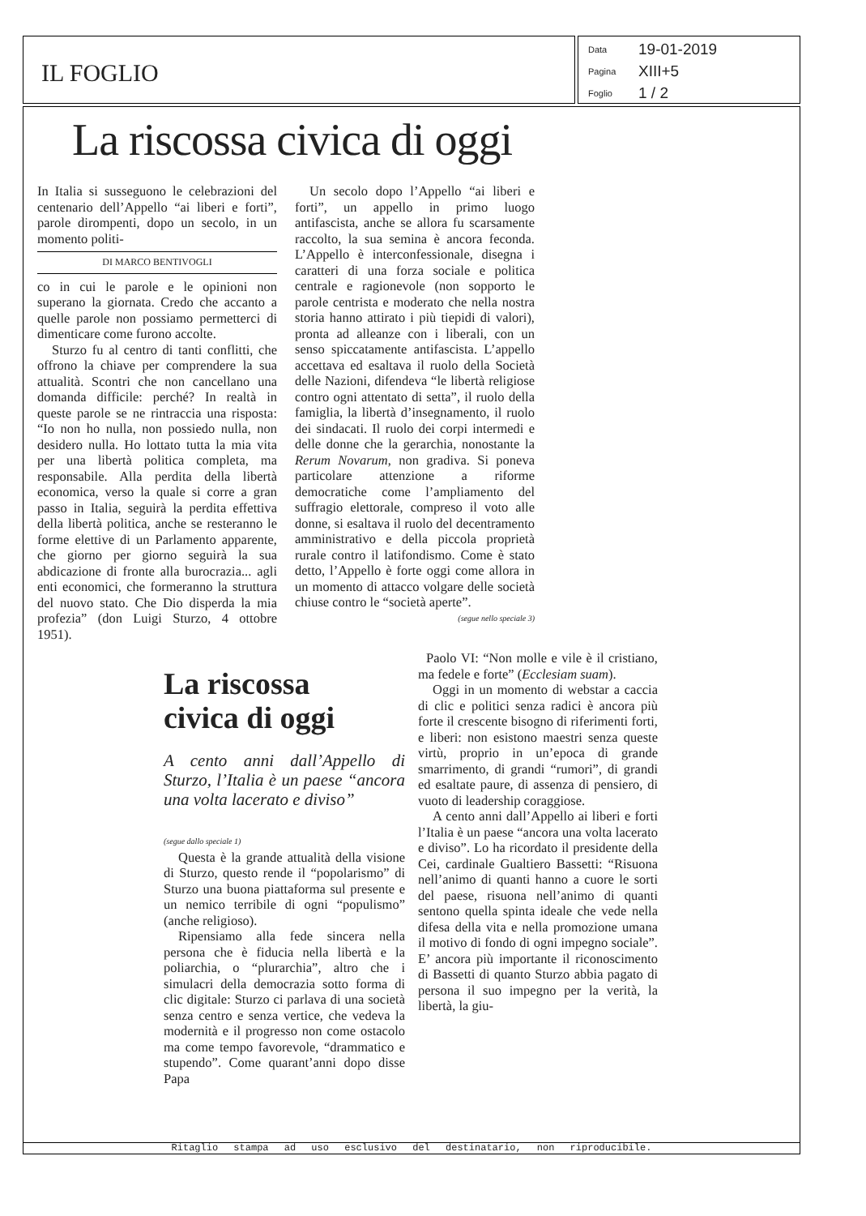IL FOGLIO
Data 19-01-2019
Pagina XIII+5
Foglio 1 / 2
La riscossa civica di oggi
In Italia si susseguono le celebrazioni del centenario dell’Appello “ai liberi e forti”, parole dirompenti, dopo un secolo, in un momento politi-
DI MARCO BENTIVOGLI
co in cui le parole e le opinioni non superano la giornata. Credo che accanto a quelle parole non possiamo permetterci di dimenticare come furono accolte.
Sturzo fu al centro di tanti conflitti, che offrono la chiave per comprendere la sua attualità. Scontri che non cancellano una domanda difficile: perché? In realtà in queste parole se ne rintraccia una risposta: “Io non ho nulla, non possiedo nulla, non desidero nulla. Ho lottato tutta la mia vita per una libertà politica completa, ma responsabile. Alla perdita della libertà economica, verso la quale si corre a gran passo in Italia, seguirà la perdita effettiva della libertà politica, anche se resteranno le forme elettive di un Parlamento apparente, che giorno per giorno seguirà la sua abdicazione di fronte alla burocrazia... agli enti economici, che formeranno la struttura del nuovo stato. Che Dio disperda la mia profezia” (don Luigi Sturzo, 4 ottobre 1951).
Un secolo dopo l’Appello “ai liberi e forti”, un appello in primo luogo antifascista, anche se allora fu scarsamente raccolto, la sua semina è ancora feconda. L’Appello è interconfessionale, disegna i caratteri di una forza sociale e politica centrale e ragionevole (non sopporto le parole centrista e moderato che nella nostra storia hanno attirato i più tiepidi di valori), pronta ad alleanze con i liberali, con un senso spiccatamente antifascista. L’appello accettava ed esaltava il ruolo della Società delle Nazioni, difendeva “le libertà religiose contro ogni attentato di setta”, il ruolo della famiglia, la libertà d’insegnamento, il ruolo dei sindacati. Il ruolo dei corpi intermedi e delle donne che la gerarchia, nonostante la Rerum Novarum, non gradiva. Si poneva particolare attenzione a riforme democratiche come l’ampliamento del suffragio elettorale, compreso il voto alle donne, si esaltava il ruolo del decentramento amministrativo e della piccola proprietà rurale contro il latifondismo. Come è stato detto, l’Appello è forte oggi come allora in un momento di attacco volgare delle società chiuse contro le “società aperte”. (segue nello speciale 3)
La riscossa
civica di oggi
A cento anni dall’Appello di Sturzo, l’Italia è un paese “ancora una volta lacerato e diviso”
(segue dallo speciale 1)
Questa è la grande attualità della visione di Sturzo, questo rende il “popolarismo” di Sturzo una buona piattaforma sul presente e un nemico terribile di ogni “populismo” (anche religioso).
Ripensiamo alla fede sincera nella persona che è fiducia nella libertà e la poliarchia, o “plurarchia”, altro che i simulacri della democrazia sotto forma di clic digitale: Sturzo ci parlava di una società senza centro e senza vertice, che vedeva la modernità e il progresso non come ostacolo ma come tempo favorevole, “drammatico e stupendo”. Come quarant’anni dopo disse Papa
Paolo VI: “Non molle e vile è il cristiano, ma fedele e forte” (Ecclesiam suam).
Oggi in un momento di webstar a caccia di clic e politici senza radici è ancora più forte il crescente bisogno di riferimenti forti, e liberi: non esistono maestri senza queste virtù, proprio in un’epoca di grande smarrimento, di grandi “rumori”, di grandi ed esaltate paure, di assenza di pensiero, di vuoto di leadership coraggiose.
A cento anni dall’Appello ai liberi e forti l’Italia è un paese “ancora una volta lacerato e diviso”. Lo ha ricordato il presidente della Cei, cardinale Gualtiero Bassetti: “Risuona nell’animo di quanti hanno a cuore le sorti del paese, risuona nell’animo di quanti sentono quella spinta ideale che vede nella difesa della vita e nella promozione umana il motivo di fondo di ogni impegno sociale”. E’ ancora più importante il riconoscimento di Bassetti di quanto Sturzo abbia pagato di persona il suo impegno per la verità, la libertà, la giu-
Ritaglio stampa ad uso esclusivo del destinatario, non riproducibile.